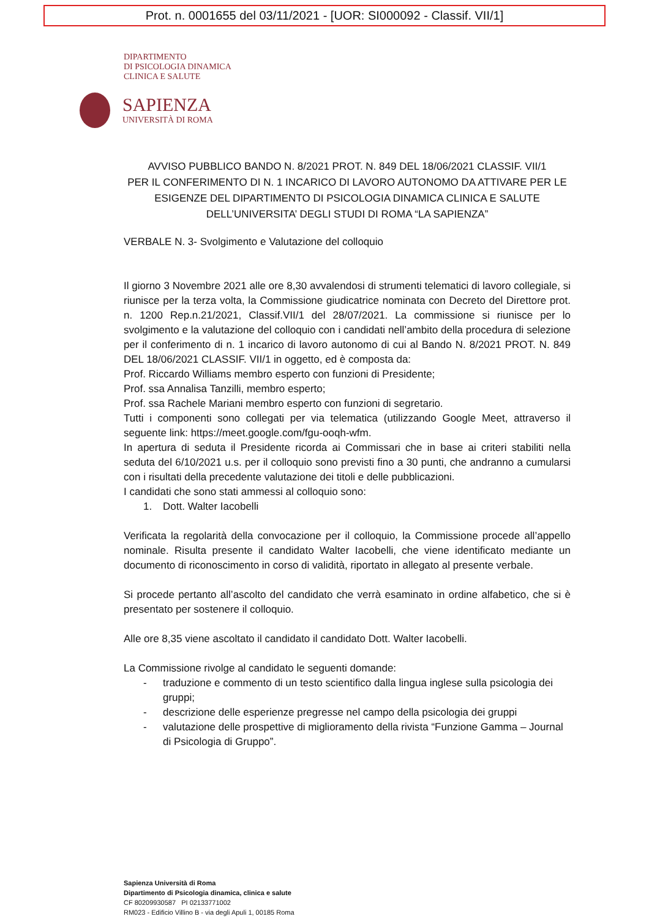Prot. n. 0001655 del 03/11/2021 - [UOR: SI000092 - Classif. VII/1]
DIPARTIMENTO
DI PSICOLOGIA DINAMICA
CLINICA E SALUTE
SAPIENZA
UNIVERSITÀ DI ROMA
AVVISO PUBBLICO BANDO N. 8/2021 PROT. N. 849 DEL 18/06/2021 CLASSIF. VII/1
PER IL CONFERIMENTO DI N. 1 INCARICO DI LAVORO AUTONOMO DA ATTIVARE PER LE ESIGENZE DEL DIPARTIMENTO DI PSICOLOGIA DINAMICA CLINICA E SALUTE
DELL’UNIVERSITA’ DEGLI STUDI DI ROMA “LA SAPIENZA”
VERBALE N. 3- Svolgimento e Valutazione del colloquio
Il giorno 3 Novembre 2021 alle ore 8,30 avvalendosi di strumenti telematici di lavoro collegiale, si riunisce per la terza volta, la Commissione giudicatrice nominata con Decreto del Direttore prot. n. 1200 Rep.n.21/2021, Classif.VII/1 del 28/07/2021. La commissione si riunisce per lo svolgimento e la valutazione del colloquio con i candidati nell’ambito della procedura di selezione per il conferimento di n. 1 incarico di lavoro autonomo di cui al Bando N. 8/2021 PROT. N. 849 DEL 18/06/2021 CLASSIF. VII/1 in oggetto, ed è composta da:
Prof. Riccardo Williams membro esperto con funzioni di Presidente;
Prof. ssa Annalisa Tanzilli, membro esperto;
Prof. ssa Rachele Mariani membro esperto con funzioni di segretario.
Tutti i componenti sono collegati per via telematica (utilizzando Google Meet, attraverso il seguente link: https://meet.google.com/fgu-ooqh-wfm.
In apertura di seduta il Presidente ricorda ai Commissari che in base ai criteri stabiliti nella seduta del 6/10/2021 u.s. per il colloquio sono previsti fino a 30 punti, che andranno a cumularsi con i risultati della precedente valutazione dei titoli e delle pubblicazioni.
I candidati che sono stati ammessi al colloquio sono:
1. Dott. Walter Iacobelli
Verificata la regolarità della convocazione per il colloquio, la Commissione procede all’appello nominale. Risulta presente il candidato Walter Iacobelli, che viene identificato mediante un documento di riconoscimento in corso di validità, riportato in allegato al presente verbale.
Si procede pertanto all’ascolto del candidato che verrà esaminato in ordine alfabetico, che si è presentato per sostenere il colloquio.
Alle ore 8,35 viene ascoltato il candidato il candidato Dott. Walter Iacobelli.
La Commissione rivolge al candidato le seguenti domande:
- traduzione e commento di un testo scientifico dalla lingua inglese sulla psicologia dei gruppi;
- descrizione delle esperienze pregresse nel campo della psicologia dei gruppi
- valutazione delle prospettive di miglioramento della rivista “Funzione Gamma – Journal di Psicologia di Gruppo”.
Sapienza Università di Roma
Dipartimento di Psicologia dinamica, clinica e salute
CF 80209930587 PI 02133771002
RM023 - Edificio Villino B - via degli Apuli 1, 00185 Roma